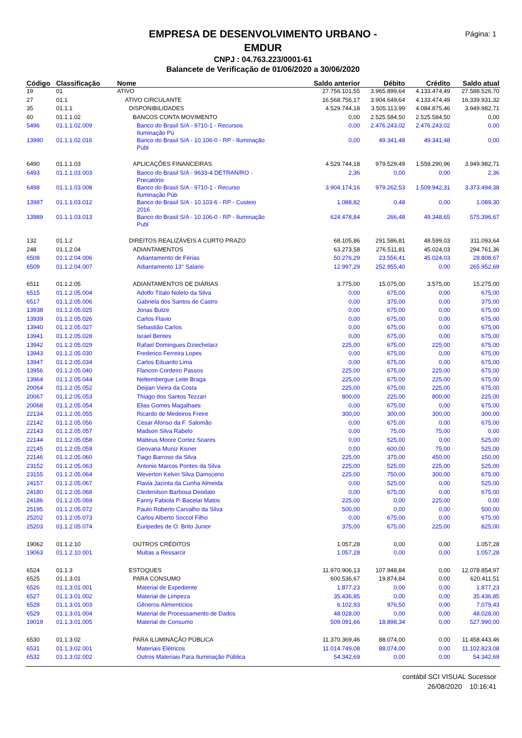EMPRESA DE DESENVOLVIMENTO URBANO -
EMDUR
CNPJ : 04.763.223/0001-61
Balancete de Verificação de 01/06/2020 a 30/06/2020
Página: 1
| Código | Classificação | Nome | Saldo anterior | Débito | Crédito | Saldo atual |
| --- | --- | --- | --- | --- | --- | --- |
| 19 | 01 | ATIVO | 27.756.101,55 | 3.965.899,64 | 4.133.474,49 | 27.588.526,70 |
| 27 | 01.1 | ATIVO CIRCULANTE | 16.568.756,17 | 3.904.649,64 | 4.133.474,49 | 16.339.931,32 |
| 35 | 01.1.1 | DISPONIBILIDADES | 4.529.744,18 | 3.505.113,99 | 4.084.875,46 | 3.949.982,71 |
| 60 | 01.1.1.02 | BANCOS CONTA MOVIMENTO | 0,00 | 2.525.584,50 | 2.525.584,50 | 0,00 |
| 5496 | 01.1.1.02.009 | Banco do Brasil S/A - 9710-1 - Recursos Iluminação Pú | 0,00 | 2.476.243,02 | 2.476.243,02 | 0,00 |
| 13990 | 01.1.1.02.016 | Banco do Brasil S/A - 10.106-0 - RP - Iluminação Publ | 0,00 | 49.341,48 | 49.341,48 | 0,00 |
| 6490 | 01.1.1.03 | APLICAÇÕES FINANCEIRAS | 4.529.744,18 | 979.529,49 | 1.559.290,96 | 3.949.982,71 |
| 6493 | 01.1.1.03.003 | Banco do Brasil S/A - 9633-4 DETRAN/RO - Precatório | 2,36 | 0,00 | 0,00 | 2,36 |
| 6498 | 01.1.1.03.008 | Banco do Brasil S/A - 9710-1 - Recurso Iluminação Púb | 3.904.174,16 | 979.262,53 | 1.509.942,31 | 3.373.494,38 |
| 13987 | 01.1.1.03.012 | Banco do Brasil S/A - 10.103-6 - RP - Custeio 2016 | 1.088,82 | 0,48 | 0,00 | 1.089,30 |
| 13989 | 01.1.1.03.013 | Banco do Brasil S/A - 10.106-0 - RP - Iluminação Publ | 624.478,84 | 266,48 | 49.348,65 | 575.396,67 |
| 132 | 01.1.2 | DIREITOS REALIZÁVEIS A CURTO PRAZO | 68.105,86 | 291.586,81 | 48.599,03 | 311.093,64 |
| 248 | 01.1.2.04 | ADIANTAMENTOS | 63.273,58 | 276.511,81 | 45.024,03 | 294.761,36 |
| 6508 | 01.1.2.04.006 | Adiantamento de Férias | 50.276,29 | 23.556,41 | 45.024,03 | 28.808,67 |
| 6509 | 01.1.2.04.007 | Adiantamento 13° Salario | 12.997,29 | 252.955,40 | 0,00 | 265.952,69 |
| 6511 | 01.1.2.05 | ADIANTAMENTOS DE DIÁRIAS | 3.775,00 | 15.075,00 | 3.575,00 | 15.275,00 |
| 6515 | 01.1.2.05.004 | Adolfo Títalo Noleto da Silva | 0,00 | 675,00 | 0,00 | 675,00 |
| 6517 | 01.1.2.05.006 | Gabriela dos Santos de Castro | 0,00 | 375,00 | 0,00 | 375,00 |
| 13938 | 01.1.2.05.025 | Jonas Butze | 0,00 | 675,00 | 0,00 | 675,00 |
| 13939 | 01.1.2.05.026 | Carlos Flavio | 0,00 | 675,00 | 0,00 | 675,00 |
| 13940 | 01.1.2.05.027 | Sebastião Carlos | 0,00 | 675,00 | 0,00 | 675,00 |
| 13941 | 01.1.2.05.028 | Israel Bentes | 0,00 | 675,00 | 0,00 | 675,00 |
| 13942 | 01.1.2.05.029 | Rafael Domingues Dziechelarz | 225,00 | 675,00 | 225,00 | 675,00 |
| 13943 | 01.1.2.05.030 | Frederico Ferreira Lopes | 0,00 | 675,00 | 0,00 | 675,00 |
| 13947 | 01.1.2.05.034 | Carlos Eduardo Lima | 0,00 | 675,00 | 0,00 | 675,00 |
| 13956 | 01.1.2.05.040 | Flancon Cordeiro Passos | 225,00 | 675,00 | 225,00 | 675,00 |
| 13964 | 01.1.2.05.044 | Neltembergue Leite Braga | 225,00 | 675,00 | 225,00 | 675,00 |
| 20064 | 01.1.2.05.052 | Deijian Vieira da Costa | 225,00 | 675,00 | 225,00 | 675,00 |
| 20067 | 01.1.2.05.053 | Thiago dos Santos Tezzari | 800,00 | 225,00 | 800,00 | 225,00 |
| 20068 | 01.1.2.05.054 | Elias Gomes Magalhaes | 0,00 | 675,00 | 0,00 | 675,00 |
| 22134 | 01.1.2.05.055 | Ricardo de Medeiros Freire | 300,00 | 300,00 | 300,00 | 300,00 |
| 22142 | 01.1.2.05.056 | Cesar Afonso da F. Salomão | 0,00 | 675,00 | 0,00 | 675,00 |
| 22143 | 01.1.2.05.057 | Madson Silva Rabelo | 0,00 | 75,00 | 75,00 | 0,00 |
| 22144 | 01.1.2.05.058 | Matteus Moore Cortez Soares | 0,00 | 525,00 | 0,00 | 525,00 |
| 22145 | 01.1.2.05.059 | Geovana Muniz Kisner | 0,00 | 600,00 | 75,00 | 525,00 |
| 22146 | 01.1.2.05.060 | Tiago Barroso da Silva | 225,00 | 375,00 | 450,00 | 150,00 |
| 23152 | 01.1.2.05.063 | Antonio Marcos Pontes da Silva | 225,00 | 525,00 | 225,00 | 525,00 |
| 23155 | 01.1.2.05.064 | Weverton Kelvin Silva Damsceno | 225,00 | 750,00 | 300,00 | 675,00 |
| 24157 | 01.1.2.05.067 | Flavia Jacinta da Cunha Almeida | 0,00 | 525,00 | 0,00 | 525,00 |
| 24180 | 01.1.2.05.068 | Cledenilson Barbosa Deodato | 0,00 | 675,00 | 0,00 | 675,00 |
| 24186 | 01.1.2.05.069 | Fanny Fabiola P. Bacelar Matos | 225,00 | 0,00 | 225,00 | 0,00 |
| 25195 | 01.1.2.05.072 | Paulo Roberto Carvalho da Silva | 500,00 | 0,00 | 0,00 | 500,00 |
| 25202 | 01.1.2.05.073 | Carlos Alberto Soccol Filho | 0,00 | 675,00 | 0,00 | 675,00 |
| 25203 | 01.1.2.05.074 | Euripedes de O. Brito Junior | 375,00 | 675,00 | 225,00 | 825,00 |
| 19062 | 01.1.2.10 | OUTROS CRÉDITOS | 1.057,28 | 0,00 | 0,00 | 1.057,28 |
| 19063 | 01.1.2.10.001 | Multas a Ressarcir | 1.057,28 | 0,00 | 0,00 | 1.057,28 |
| 6524 | 01.1.3 | ESTOQUES | 11.970.906,13 | 107.948,84 | 0,00 | 12.078.854,97 |
| 6525 | 01.1.3.01 | PARA CONSUMO | 600.536,67 | 19.874,84 | 0,00 | 620.411,51 |
| 6526 | 01.1.3.01.001 | Material de Expediente | 1.877,23 | 0,00 | 0,00 | 1.877,23 |
| 6527 | 01.1.3.01.002 | Material de Limpeza | 35.436,85 | 0,00 | 0,00 | 35.436,85 |
| 6528 | 01.1.3.01.003 | Gêneros Alimentícios | 6.102,93 | 976,50 | 0,00 | 7.079,43 |
| 6529 | 01.1.3.01.004 | Material de Processamento de Dados | 48.028,00 | 0,00 | 0,00 | 48.028,00 |
| 19019 | 01.1.3.01.005 | Material de Consumo | 509.091,66 | 18.898,34 | 0,00 | 527.990,00 |
| 6530 | 01.1.3.02 | PARA ILUMINAÇÃO PÚBLICA | 11.370.369,46 | 88.074,00 | 0,00 | 11.458.443,46 |
| 6531 | 01.1.3.02.001 | Materiais Elétricos | 11.014.749,08 | 88.074,00 | 0,00 | 11.102.823,08 |
| 6532 | 01.1.3.02.002 | Outros Materiais Para Iluminação Pública | 54.342,69 | 0,00 | 0,00 | 54.342,69 |
contábil SCI VISUAL Sucessor
26/08/2020 10:16:41